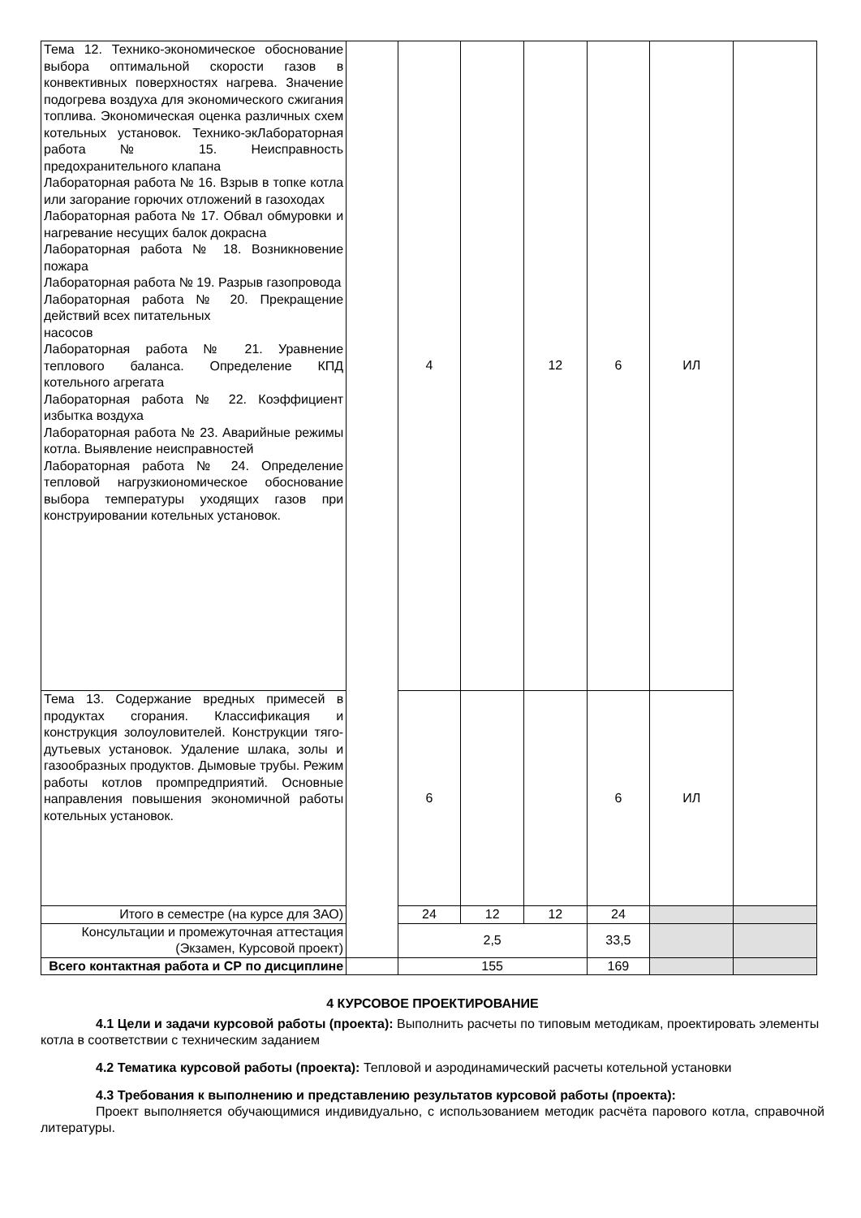| Тема 12. Технико-экономическое обоснование выбора оптимальной скорости газов в конвективных поверхностях нагрева. Значение подогрева воздуха для экономического сжигания топлива. Экономическая оценка различных схем котельных установок. Технико-экЛабораторная работа № 15. Неисправность предохранительного клапана Лабораторная работа № 16. Взрыв в топке котла или загорание горючих отложений в газоходах Лабораторная работа № 17. Обвал обмуровки и нагревание несущих балок докрасна Лабораторная работа № 18. Возникновение пожара Лабораторная работа № 19. Разрыв газопровода Лабораторная работа № 20. Прекращение действий всех питательных насосов Лабораторная работа № 21. Уравнение теплового баланса. Определение КПД котельного агрегата Лабораторная работа № 22. Коэффициент избытка воздуха Лабораторная работа № 23. Аварийные режимы котла. Выявление неисправностей Лабораторная работа № 24. Определение тепловой нагрузкиономическое обоснование выбора температуры уходящих газов при конструировании котельных установок. | | 4 | | 12 | 6 | ИЛ | |
| Тема 13. Содержание вредных примесей в продуктах сгорания. Классификация и конструкция золоуловителей. Конструкции тяго-дутьевых установок. Удаление шлака, золы и газообразных продуктов. Дымовые трубы. Режим работы котлов промпредприятий. Основные направления повышения экономичной работы котельных установок. | | 6 | | | 6 | ИЛ | |
| Итого в семестре (на курсе для ЗАО) | | 24 | 12 | 12 | 24 | | |
| Консультации и промежуточная аттестация (Экзамен, Курсовой проект) | | 2,5 | | | 33,5 | | |
| Всего контактная работа и СР по дисциплине | | 155 | | | 169 | | |
4 КУРСОВОЕ ПРОЕКТИРОВАНИЕ
4.1 Цели и задачи курсовой работы (проекта): Выполнить расчеты по типовым методикам, проектировать элементы котла в соответствии с техническим заданием
4.2 Тематика курсовой работы (проекта): Тепловой и аэродинамический расчеты котельной установки
4.3 Требования к выполнению и представлению результатов курсовой работы (проекта):
Проект выполняется обучающимися индивидуально, с использованием методик расчёта парового котла, справочной литературы.